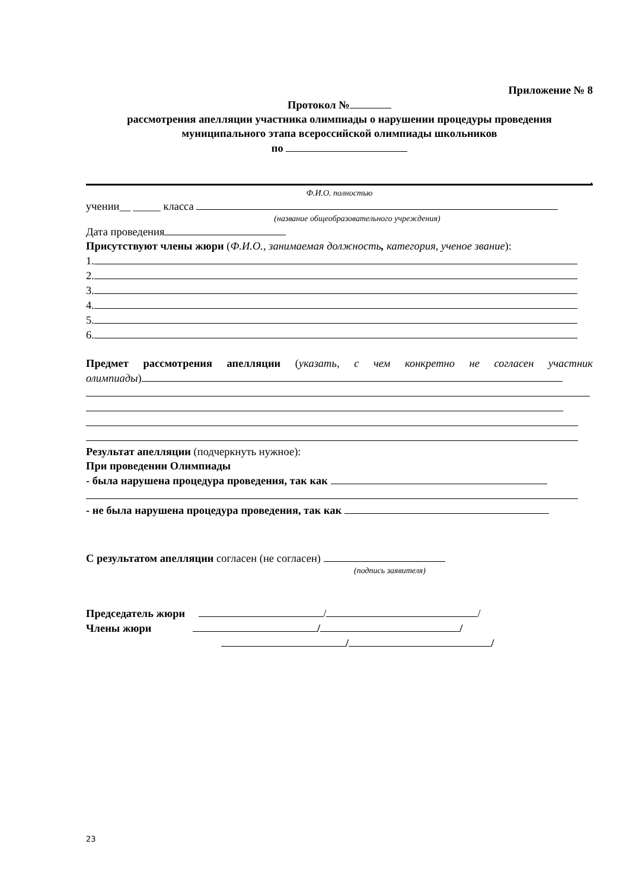Приложение № 8
Протокол №
рассмотрения апелляции участника олимпиады о нарушении процедуры проведения
муниципального этапа всероссийской олимпиады школьников
по
,
Ф.И.О. полностью
учении__ _____ класса
(название общеобразовательного учреждения)
Дата проведения
Присутствуют члены жюри (Ф.И.О., занимаемая должность, категория, ученое звание):
1.
2.
3.
4.
5.
6.
Предмет рассмотрения апелляции (указать, с чем конкретно не согласен участник олимпиады)
Результат апелляции (подчеркнуть нужное):
При проведении Олимпиады
- была нарушена процедура проведения, так как
- не была нарушена процедура проведения, так как
С результатом апелляции согласен (не согласен)
(подпись заявителя)
Председатель жюри / /
Члены жюри / /
/ /
23